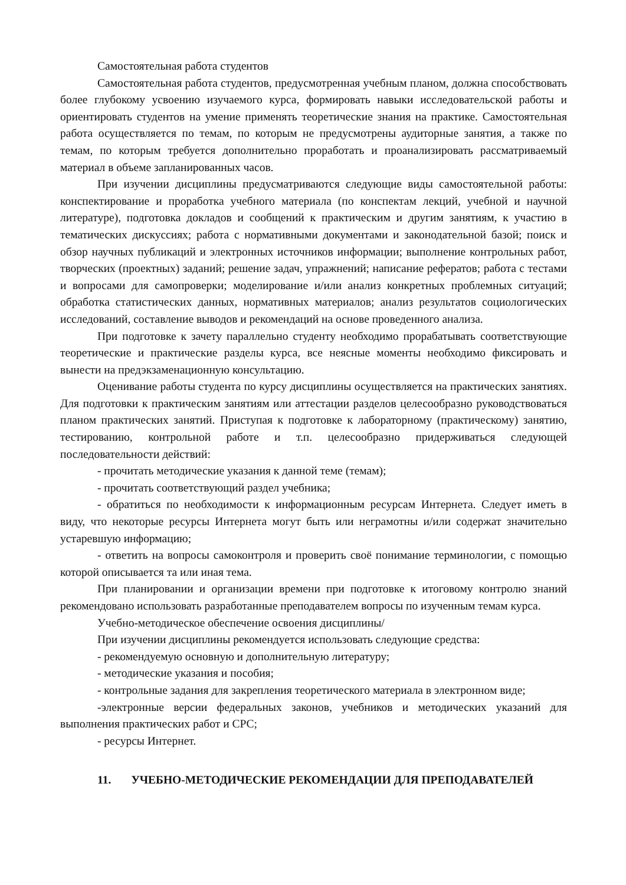Самостоятельная работа студентов
Самостоятельная работа студентов, предусмотренная учебным планом, должна способствовать более глубокому усвоению изучаемого курса, формировать навыки исследовательской работы и ориентировать студентов на умение применять теоретические знания на практике. Самостоятельная работа осуществляется по темам, по которым не предусмотрены аудиторные занятия, а также по темам, по которым требуется дополнительно проработать и проанализировать рассматриваемый материал в объеме запланированных часов.
При изучении дисциплины предусматриваются следующие виды самостоятельной работы: конспектирование и проработка учебного материала (по конспектам лекций, учебной и научной литературе), подготовка докладов и сообщений к практическим и другим занятиям, к участию в тематических дискуссиях; работа с нормативными документами и законодательной базой; поиск и обзор научных публикаций и электронных источников информации; выполнение контрольных работ, творческих (проектных) заданий; решение задач, упражнений; написание рефератов; работа с тестами и вопросами для самопроверки; моделирование и/или анализ конкретных проблемных ситуаций; обработка статистических данных, нормативных материалов; анализ результатов социологических исследований, составление выводов и рекомендаций на основе проведенного анализа.
При подготовке к зачету параллельно студенту необходимо прорабатывать соответствующие теоретические и практические разделы курса, все неясные моменты необходимо фиксировать и вынести на предэкзаменационную консультацию.
Оценивание работы студента по курсу дисциплины осуществляется на практических занятиях. Для подготовки к практическим занятиям или аттестации разделов целесообразно руководствоваться планом практических занятий. Приступая к подготовке к лабораторному (практическому) занятию, тестированию, контрольной работе и т.п. целесообразно придерживаться следующей последовательности действий:
- прочитать методические указания к данной теме (темам);
- прочитать соответствующий раздел учебника;
- обратиться по необходимости к информационным ресурсам Интернета. Следует иметь в виду, что некоторые ресурсы Интернета могут быть или неграмотны и/или содержат значительно устаревшую информацию;
- ответить на вопросы самоконтроля и проверить своё понимание терминологии, с помощью которой описывается та или иная тема.
При планировании и организации времени при подготовке к итоговому контролю знаний рекомендовано использовать разработанные преподавателем вопросы по изученным темам курса.
Учебно-методическое обеспечение освоения дисциплины/
При изучении дисциплины рекомендуется использовать следующие средства:
- рекомендуемую основную и дополнительную литературу;
- методические указания и пособия;
- контрольные задания для закрепления теоретического материала в электронном виде;
-электронные версии федеральных законов, учебников и методических указаний для выполнения практических работ и СРС;
- ресурсы Интернет.
11. УЧЕБНО-МЕТОДИЧЕСКИЕ РЕКОМЕНДАЦИИ ДЛЯ ПРЕПОДАВАТЕЛЕЙ